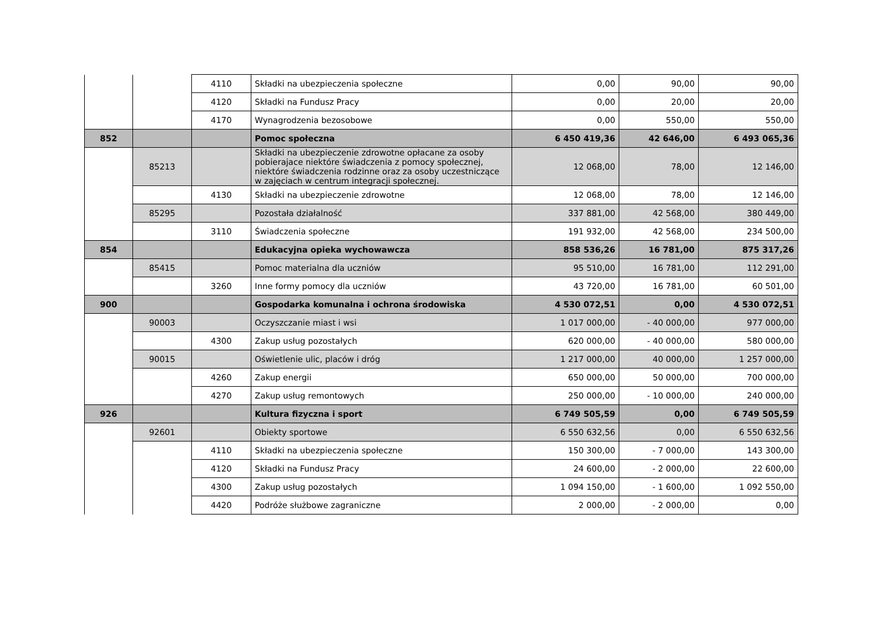| | | 4110 | Składki na ubezpieczenia społeczne | 0,00 | 90,00 | 90,00 |
| | | 4120 | Składki na Fundusz Pracy | 0,00 | 20,00 | 20,00 |
| | | 4170 | Wynagrodzenia bezosobowe | 0,00 | 550,00 | 550,00 |
| 852 | | | Pomoc społeczna | 6 450 419,36 | 42 646,00 | 6 493 065,36 |
| | 85213 | | Składki na ubezpieczenie zdrowotne opłacane za osoby pobierajace niektóre świadczenia z pomocy społecznej, niektóre świadczenia rodzinne oraz za osoby uczestniczące w zajęciach w centrum integracji społecznej. | 12 068,00 | 78,00 | 12 146,00 |
| | | 4130 | Składki na ubezpieczenie zdrowotne | 12 068,00 | 78,00 | 12 146,00 |
| | 85295 | | Pozostała działalność | 337 881,00 | 42 568,00 | 380 449,00 |
| | | 3110 | Świadczenia społeczne | 191 932,00 | 42 568,00 | 234 500,00 |
| 854 | | | Edukacyjna opieka wychowawcza | 858 536,26 | 16 781,00 | 875 317,26 |
| | 85415 | | Pomoc materialna dla uczniów | 95 510,00 | 16 781,00 | 112 291,00 |
| | | 3260 | Inne formy pomocy dla uczniów | 43 720,00 | 16 781,00 | 60 501,00 |
| 900 | | | Gospodarka komunalna i ochrona środowiska | 4 530 072,51 | 0,00 | 4 530 072,51 |
| | 90003 | | Oczyszczanie miast i wsi | 1 017 000,00 | - 40 000,00 | 977 000,00 |
| | | 4300 | Zakup usług pozostałych | 620 000,00 | - 40 000,00 | 580 000,00 |
| | 90015 | | Oświetlenie ulic, placów i dróg | 1 217 000,00 | 40 000,00 | 1 257 000,00 |
| | | 4260 | Zakup energii | 650 000,00 | 50 000,00 | 700 000,00 |
| | | 4270 | Zakup usług remontowych | 250 000,00 | - 10 000,00 | 240 000,00 |
| 926 | | | Kultura fizyczna i sport | 6 749 505,59 | 0,00 | 6 749 505,59 |
| | 92601 | | Obiekty sportowe | 6 550 632,56 | 0,00 | 6 550 632,56 |
| | | 4110 | Składki na ubezpieczenia społeczne | 150 300,00 | - 7 000,00 | 143 300,00 |
| | | 4120 | Składki na Fundusz Pracy | 24 600,00 | - 2 000,00 | 22 600,00 |
| | | 4300 | Zakup usług pozostałych | 1 094 150,00 | - 1 600,00 | 1 092 550,00 |
| | | 4420 | Podróże służbowe zagraniczne | 2 000,00 | - 2 000,00 | 0,00 |